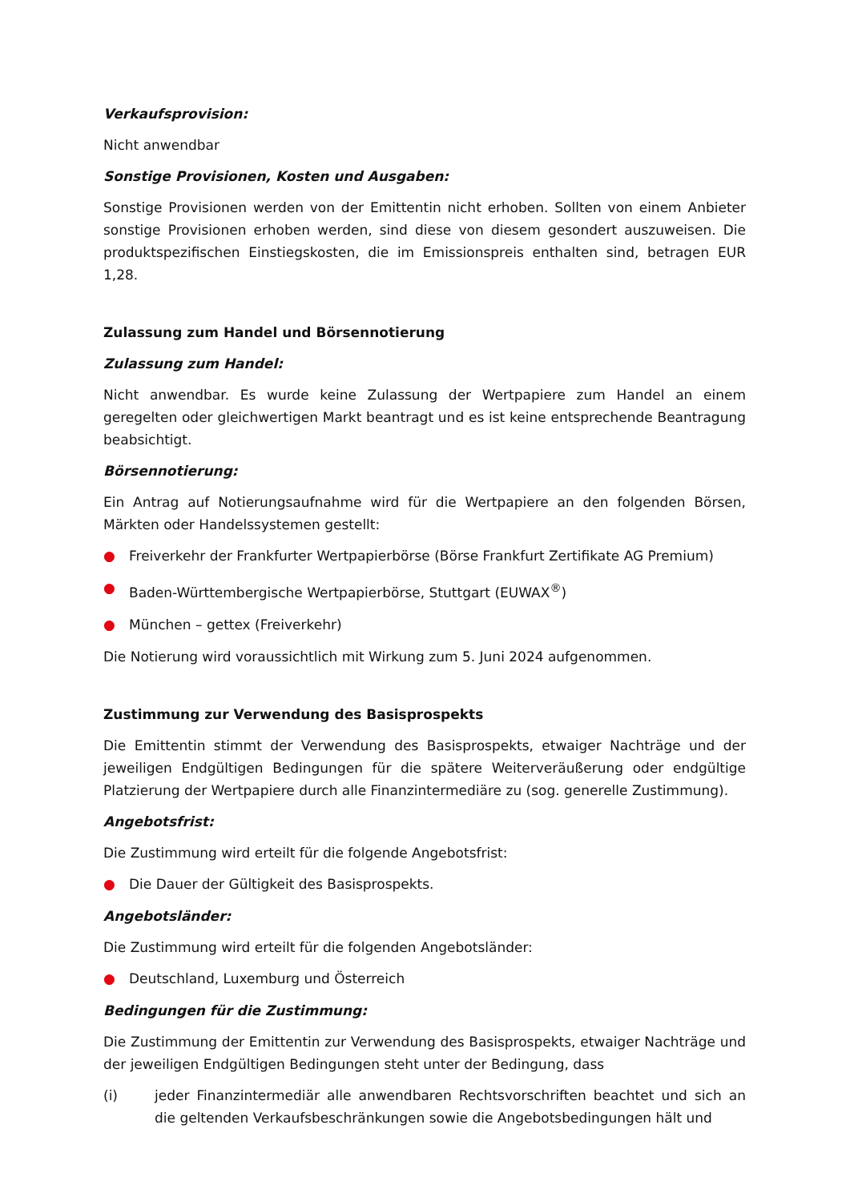Verkaufsprovision:
Nicht anwendbar
Sonstige Provisionen, Kosten und Ausgaben:
Sonstige Provisionen werden von der Emittentin nicht erhoben. Sollten von einem Anbieter sonstige Provisionen erhoben werden, sind diese von diesem gesondert auszuweisen. Die produktspezifischen Einstiegskosten, die im Emissionspreis enthalten sind, betragen EUR 1,28.
Zulassung zum Handel und Börsennotierung
Zulassung zum Handel:
Nicht anwendbar. Es wurde keine Zulassung der Wertpapiere zum Handel an einem geregelten oder gleichwertigen Markt beantragt und es ist keine entsprechende Beantragung beabsichtigt.
Börsennotierung:
Ein Antrag auf Notierungsaufnahme wird für die Wertpapiere an den folgenden Börsen, Märkten oder Handelssystemen gestellt:
● Freiverkehr der Frankfurter Wertpapierbörse (Börse Frankfurt Zertifikate AG Premium)
● Baden-Württembergische Wertpapierbörse, Stuttgart (EUWAX<sup>®</sup>)
● München – gettex (Freiverkehr)
Die Notierung wird voraussichtlich mit Wirkung zum 5. Juni 2024 aufgenommen.
Zustimmung zur Verwendung des Basisprospekts
Die Emittentin stimmt der Verwendung des Basisprospekts, etwaiger Nachträge und der jeweiligen Endgültigen Bedingungen für die spätere Weiterveräußerung oder endgültige Platzierung der Wertpapiere durch alle Finanzintermediäre zu (sog. generelle Zustimmung).
Angebotsfrist:
Die Zustimmung wird erteilt für die folgende Angebotsfrist:
● Die Dauer der Gültigkeit des Basisprospekts.
Angebotsländer:
Die Zustimmung wird erteilt für die folgenden Angebotsländer:
● Deutschland, Luxemburg und Österreich
Bedingungen für die Zustimmung:
Die Zustimmung der Emittentin zur Verwendung des Basisprospekts, etwaiger Nachträge und der jeweiligen Endgültigen Bedingungen steht unter der Bedingung, dass
(i) jeder Finanzintermediär alle anwendbaren Rechtsvorschriften beachtet und sich an die geltenden Verkaufsbeschränkungen sowie die Angebotsbedingungen hält und